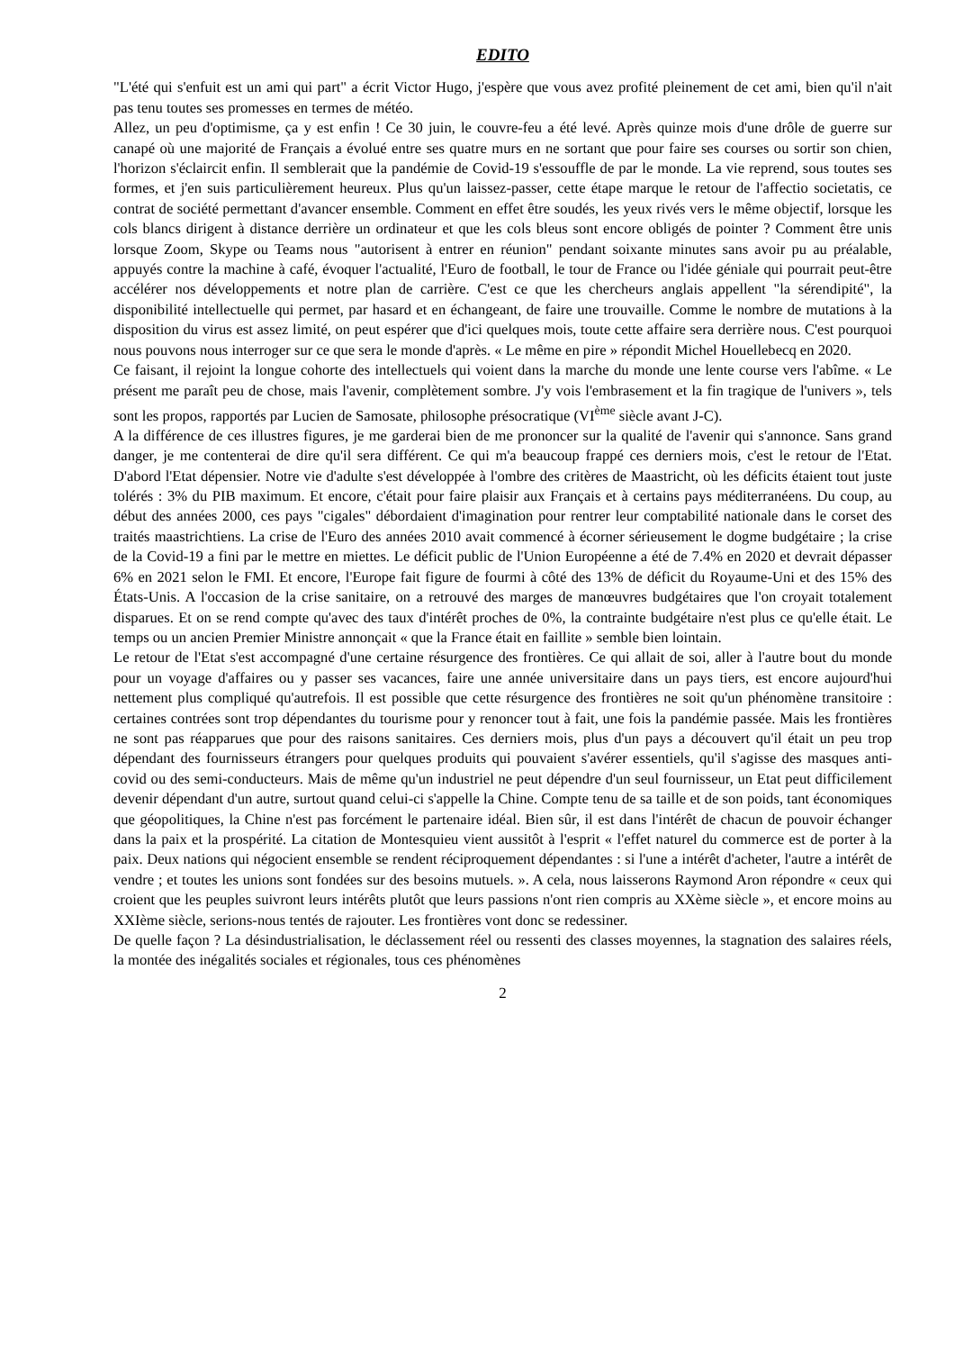EDITO
"L'été qui s'enfuit est un ami qui part" a écrit Victor Hugo, j'espère que vous avez profité pleinement de cet ami, bien qu'il n'ait pas tenu toutes ses promesses en termes de météo.
Allez, un peu d'optimisme, ça y est enfin ! Ce 30 juin, le couvre-feu a été levé. Après quinze mois d'une drôle de guerre sur canapé où une majorité de Français a évolué entre ses quatre murs en ne sortant que pour faire ses courses ou sortir son chien, l'horizon s'éclaircit enfin. Il semblerait que la pandémie de Covid-19 s'essouffle de par le monde. La vie reprend, sous toutes ses formes, et j'en suis particulièrement heureux. Plus qu'un laissez-passer, cette étape marque le retour de l'affectio societatis, ce contrat de société permettant d'avancer ensemble. Comment en effet être soudés, les yeux rivés vers le même objectif, lorsque les cols blancs dirigent à distance derrière un ordinateur et que les cols bleus sont encore obligés de pointer ? Comment être unis lorsque Zoom, Skype ou Teams nous "autorisent à entrer en réunion" pendant soixante minutes sans avoir pu au préalable, appuyés contre la machine à café, évoquer l'actualité, l'Euro de football, le tour de France ou l'idée géniale qui pourrait peut-être accélérer nos développements et notre plan de carrière. C'est ce que les chercheurs anglais appellent "la sérendipité", la disponibilité intellectuelle qui permet, par hasard et en échangeant, de faire une trouvaille. Comme le nombre de mutations à la disposition du virus est assez limité, on peut espérer que d'ici quelques mois, toute cette affaire sera derrière nous. C'est pourquoi nous pouvons nous interroger sur ce que sera le monde d'après. « Le même en pire » répondit Michel Houellebecq en 2020.
Ce faisant, il rejoint la longue cohorte des intellectuels qui voient dans la marche du monde une lente course vers l'abîme. « Le présent me paraît peu de chose, mais l'avenir, complètement sombre. J'y vois l'embrasement et la fin tragique de l'univers », tels sont les propos, rapportés par Lucien de Samosate, philosophe présocratique (VI<sup>ème</sup> siècle avant J-C).
A la différence de ces illustres figures, je me garderai bien de me prononcer sur la qualité de l'avenir qui s'annonce. Sans grand danger, je me contenterai de dire qu'il sera différent. Ce qui m'a beaucoup frappé ces derniers mois, c'est le retour de l'Etat. D'abord l'Etat dépensier. Notre vie d'adulte s'est développée à l'ombre des critères de Maastricht, où les déficits étaient tout juste tolérés : 3% du PIB maximum. Et encore, c'était pour faire plaisir aux Français et à certains pays méditerranéens. Du coup, au début des années 2000, ces pays "cigales" débordaient d'imagination pour rentrer leur comptabilité nationale dans le corset des traités maastrichtiens. La crise de l'Euro des années 2010 avait commencé à écorner sérieusement le dogme budgétaire ; la crise de la Covid-19 a fini par le mettre en miettes. Le déficit public de l'Union Européenne a été de 7.4% en 2020 et devrait dépasser 6% en 2021 selon le FMI. Et encore, l'Europe fait figure de fourmi à côté des 13% de déficit du Royaume-Uni et des 15% des États-Unis. A l'occasion de la crise sanitaire, on a retrouvé des marges de manœuvres budgétaires que l'on croyait totalement disparues. Et on se rend compte qu'avec des taux d'intérêt proches de 0%, la contrainte budgétaire n'est plus ce qu'elle était. Le temps ou un ancien Premier Ministre annonçait « que la France était en faillite » semble bien lointain.
Le retour de l'Etat s'est accompagné d'une certaine résurgence des frontières. Ce qui allait de soi, aller à l'autre bout du monde pour un voyage d'affaires ou y passer ses vacances, faire une année universitaire dans un pays tiers, est encore aujourd'hui nettement plus compliqué qu'autrefois. Il est possible que cette résurgence des frontières ne soit qu'un phénomène transitoire : certaines contrées sont trop dépendantes du tourisme pour y renoncer tout à fait, une fois la pandémie passée. Mais les frontières ne sont pas réapparues que pour des raisons sanitaires. Ces derniers mois, plus d'un pays a découvert qu'il était un peu trop dépendant des fournisseurs étrangers pour quelques produits qui pouvaient s'avérer essentiels, qu'il s'agisse des masques anti-covid ou des semi-conducteurs. Mais de même qu'un industriel ne peut dépendre d'un seul fournisseur, un Etat peut difficilement devenir dépendant d'un autre, surtout quand celui-ci s'appelle la Chine. Compte tenu de sa taille et de son poids, tant économiques que géopolitiques, la Chine n'est pas forcément le partenaire idéal. Bien sûr, il est dans l'intérêt de chacun de pouvoir échanger dans la paix et la prospérité. La citation de Montesquieu vient aussitôt à l'esprit « l'effet naturel du commerce est de porter à la paix. Deux nations qui négocient ensemble se rendent réciproquement dépendantes : si l'une a intérêt d'acheter, l'autre a intérêt de vendre ; et toutes les unions sont fondées sur des besoins mutuels. ». A cela, nous laisserons Raymond Aron répondre « ceux qui croient que les peuples suivront leurs intérêts plutôt que leurs passions n'ont rien compris au XXème siècle », et encore moins au XXIème siècle, serions-nous tentés de rajouter. Les frontières vont donc se redessiner.
De quelle façon ? La désindustrialisation, le déclassement réel ou ressenti des classes moyennes, la stagnation des salaires réels, la montée des inégalités sociales et régionales, tous ces phénomènes
2